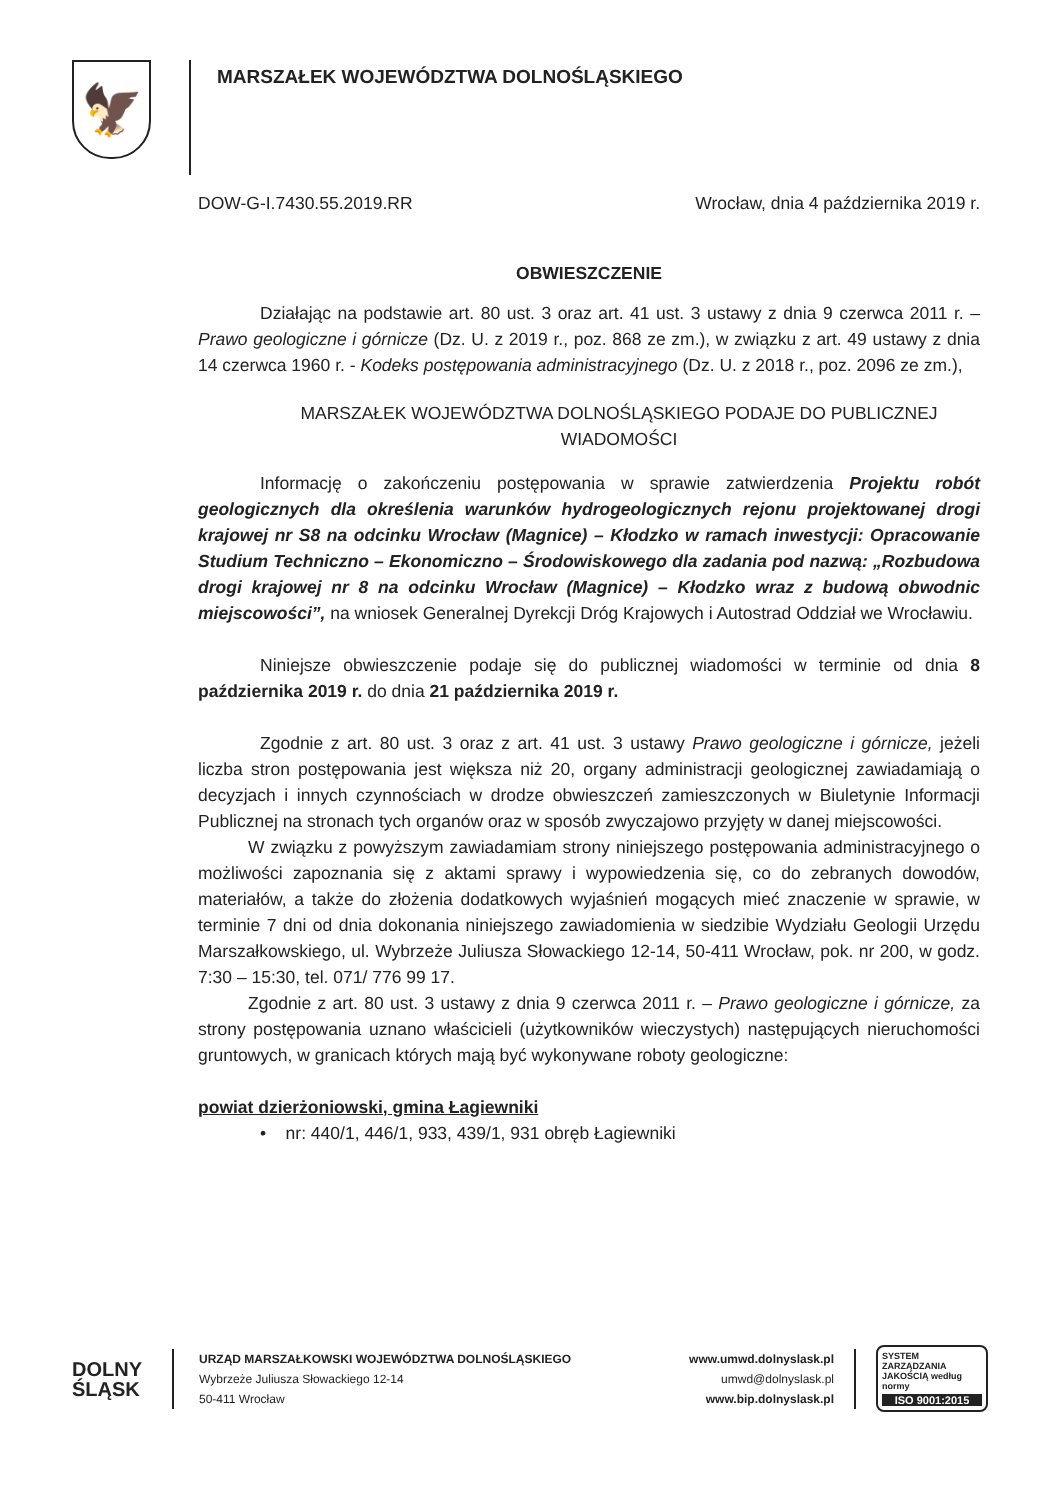🦅
MARSZAŁEK WOJEWÓDZTWA DOLNOŚLĄSKIEGO
DOW-G-I.7430.55.2019.RR Wrocław, dnia 4 października 2019 r.
OBWIESZCZENIE
Działając na podstawie art. 80 ust. 3 oraz art. 41 ust. 3 ustawy z dnia 9 czerwca 2011 r. – Prawo geologiczne i górnicze (Dz. U. z 2019 r., poz. 868 ze zm.), w związku z art. 49 ustawy z dnia 14 czerwca 1960 r. - Kodeks postępowania administracyjnego (Dz. U. z 2018 r., poz. 2096 ze zm.),
MARSZAŁEK WOJEWÓDZTWA DOLNOŚLĄSKIEGO PODAJE DO PUBLICZNEJ WIADOMOŚCI
Informację o zakończeniu postępowania w sprawie zatwierdzenia Projektu robót geologicznych dla określenia warunków hydrogeologicznych rejonu projektowanej drogi krajowej nr S8 na odcinku Wrocław (Magnice) – Kłodzko w ramach inwestycji: Opracowanie Studium Techniczno – Ekonomiczno – Środowiskowego dla zadania pod nazwą: „Rozbudowa drogi krajowej nr 8 na odcinku Wrocław (Magnice) – Kłodzko wraz z budową obwodnic miejscowości”, na wniosek Generalnej Dyrekcji Dróg Krajowych i Autostrad Oddział we Wrocławiu.
Niniejsze obwieszczenie podaje się do publicznej wiadomości w terminie od dnia 8 października 2019 r. do dnia 21 października 2019 r.
Zgodnie z art. 80 ust. 3 oraz z art. 41 ust. 3 ustawy Prawo geologiczne i górnicze, jeżeli liczba stron postępowania jest większa niż 20, organy administracji geologicznej zawiadamiają o decyzjach i innych czynnościach w drodze obwieszczeń zamieszczonych w Biuletynie Informacji Publicznej na stronach tych organów oraz w sposób zwyczajowo przyjęty w danej miejscowości.
W związku z powyższym zawiadamiam strony niniejszego postępowania administracyjnego o możliwości zapoznania się z aktami sprawy i wypowiedzenia się, co do zebranych dowodów, materiałów, a także do złożenia dodatkowych wyjaśnień mogących mieć znaczenie w sprawie, w terminie 7 dni od dnia dokonania niniejszego zawiadomienia w siedzibie Wydziału Geologii Urzędu Marszałkowskiego, ul. Wybrzeże Juliusza Słowackiego 12-14, 50-411 Wrocław, pok. nr 200, w godz. 7:30 – 15:30, tel. 071/ 776 99 17.
Zgodnie z art. 80 ust. 3 ustawy z dnia 9 czerwca 2011 r. – Prawo geologiczne i górnicze, za strony postępowania uznano właścicieli (użytkowników wieczystych) następujących nieruchomości gruntowych, w granicach których mają być wykonywane roboty geologiczne:
powiat dzierżoniowski, gmina Łagiewniki
• nr: 440/1, 446/1, 933, 439/1, 931 obręb Łagiewniki
DOLNY
ŚLĄSK
URZĄD MARSZAŁKOWSKI WOJEWÓDZTWA DOLNOŚLĄSKIEGO
Wybrzeże Juliusza Słowackiego 12-14
50-411 Wrocław
www.umwd.dolnyslask.pl
umwd@dolnyslask.pl
www.bip.dolnyslask.pl
SYSTEM ZARZĄDZANIA JAKOŚCIĄ według normy
ISO 9001:2015